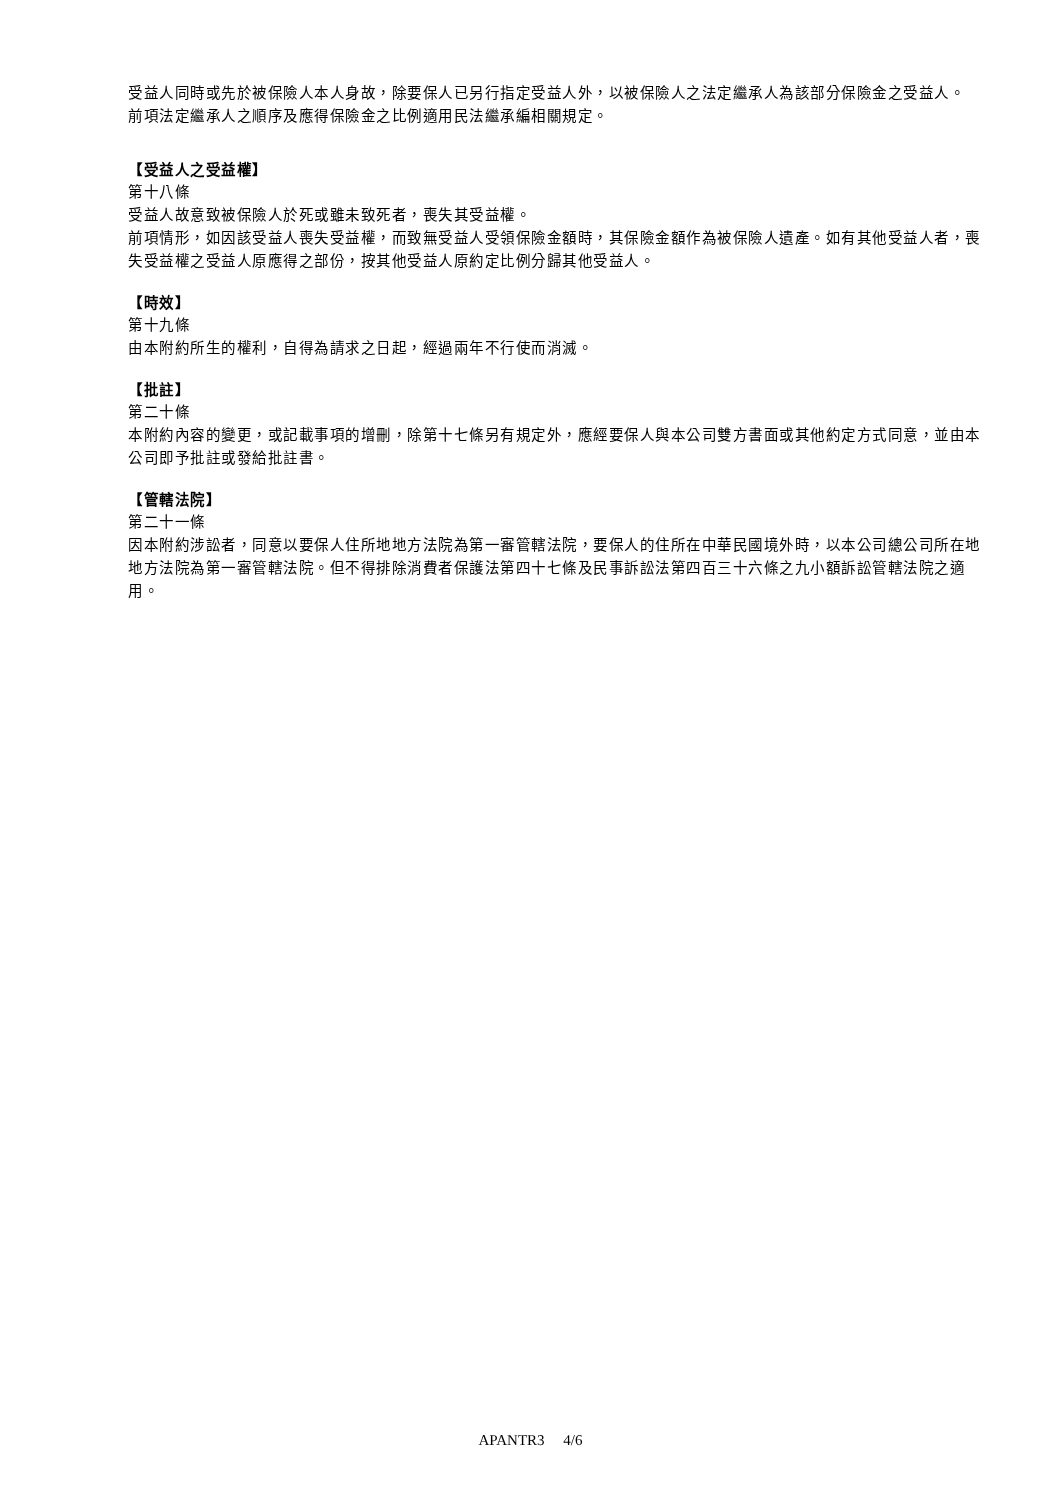受益人同時或先於被保險人本人身故，除要保人已另行指定受益人外，以被保險人之法定繼承人為該部分保險金之受益人。
前項法定繼承人之順序及應得保險金之比例適用民法繼承編相關規定。
【受益人之受益權】
第十八條
受益人故意致被保險人於死或雖未致死者，喪失其受益權。
前項情形，如因該受益人喪失受益權，而致無受益人受領保險金額時，其保險金額作為被保險人遺產。如有其他受益人者，喪失受益權之受益人原應得之部份，按其他受益人原約定比例分歸其他受益人。
【時效】
第十九條
由本附約所生的權利，自得為請求之日起，經過兩年不行使而消滅。
【批註】
第二十條
本附約內容的變更，或記載事項的增刪，除第十七條另有規定外，應經要保人與本公司雙方書面或其他約定方式同意，並由本公司即予批註或發給批註書。
【管轄法院】
第二十一條
因本附約涉訟者，同意以要保人住所地地方法院為第一審管轄法院，要保人的住所在中華民國境外時，以本公司總公司所在地地方法院為第一審管轄法院。但不得排除消費者保護法第四十七條及民事訴訟法第四百三十六條之九小額訴訟管轄法院之適用。
APANTR3 4/6